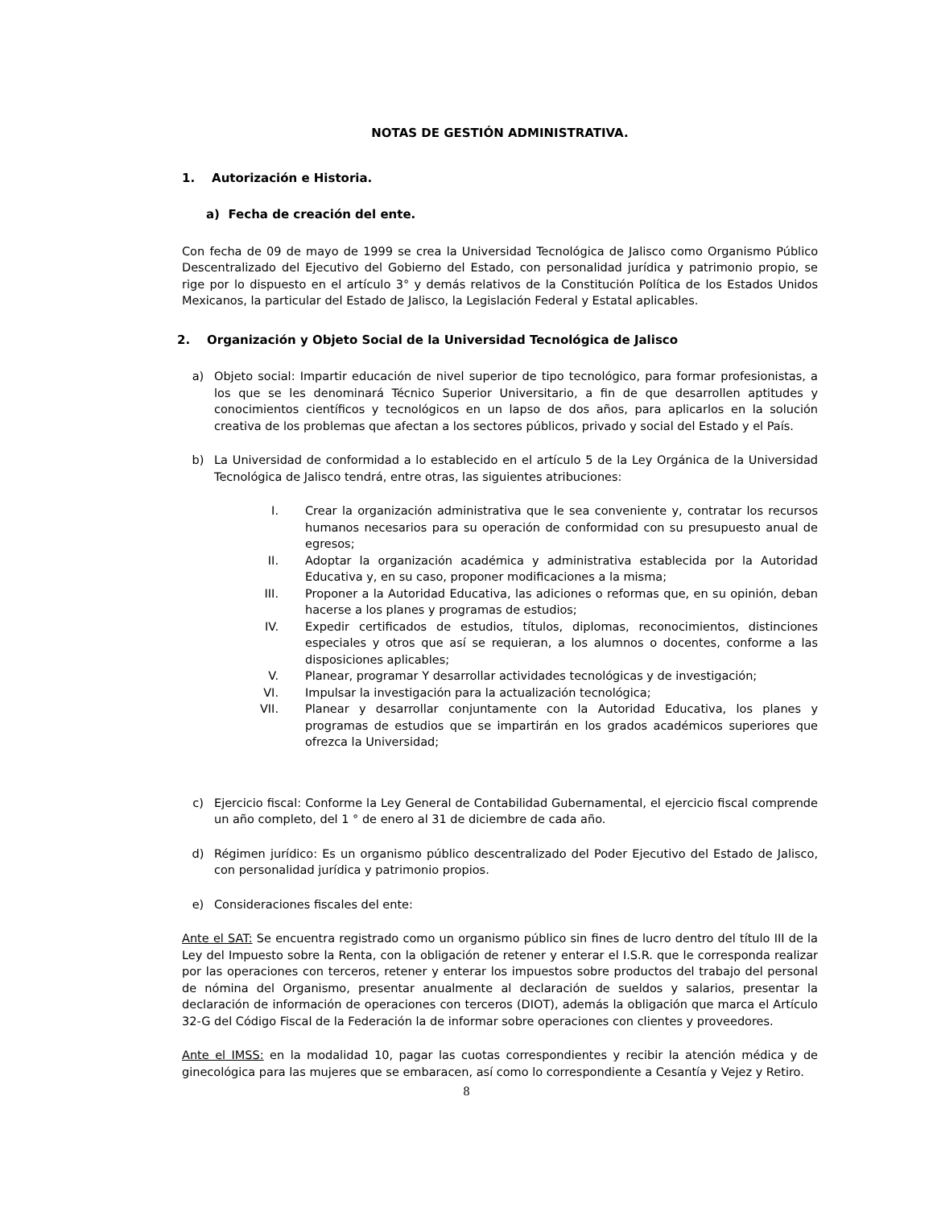NOTAS DE GESTIÓN ADMINISTRATIVA.
1. Autorización e Historia.
a) Fecha de creación del ente.
Con fecha de 09 de mayo de 1999 se crea la Universidad Tecnológica de Jalisco como Organismo Público Descentralizado del Ejecutivo del Gobierno del Estado, con personalidad jurídica y patrimonio propio, se rige por lo dispuesto en el artículo 3° y demás relativos de la Constitución Política de los Estados Unidos Mexicanos, la particular del Estado de Jalisco, la Legislación Federal y Estatal aplicables.
2. Organización y Objeto Social de la Universidad Tecnológica de Jalisco
a) Objeto social: Impartir educación de nivel superior de tipo tecnológico, para formar profesionistas, a los que se les denominará Técnico Superior Universitario, a fin de que desarrollen aptitudes y conocimientos científicos y tecnológicos en un lapso de dos años, para aplicarlos en la solución creativa de los problemas que afectan a los sectores públicos, privado y social del Estado y el País.
b) La Universidad de conformidad a lo establecido en el artículo 5 de la Ley Orgánica de la Universidad Tecnológica de Jalisco tendrá, entre otras, las siguientes atribuciones:
I. Crear la organización administrativa que le sea conveniente y, contratar los recursos humanos necesarios para su operación de conformidad con su presupuesto anual de egresos;
II. Adoptar la organización académica y administrativa establecida por la Autoridad Educativa y, en su caso, proponer modificaciones a la misma;
III. Proponer a la Autoridad Educativa, las adiciones o reformas que, en su opinión, deban hacerse a los planes y programas de estudios;
IV. Expedir certificados de estudios, títulos, diplomas, reconocimientos, distinciones especiales y otros que así se requieran, a los alumnos o docentes, conforme a las disposiciones aplicables;
V. Planear, programar Y desarrollar actividades tecnológicas y de investigación;
VI. Impulsar la investigación para la actualización tecnológica;
VII. Planear y desarrollar conjuntamente con la Autoridad Educativa, los planes y programas de estudios que se impartirán en los grados académicos superiores que ofrezca la Universidad;
c) Ejercicio fiscal: Conforme la Ley General de Contabilidad Gubernamental, el ejercicio fiscal comprende un año completo, del 1 ° de enero al 31 de diciembre de cada año.
d) Régimen jurídico: Es un organismo público descentralizado del Poder Ejecutivo del Estado de Jalisco, con personalidad jurídica y patrimonio propios.
e) Consideraciones fiscales del ente:
Ante el SAT: Se encuentra registrado como un organismo público sin fines de lucro dentro del título III de la Ley del Impuesto sobre la Renta, con la obligación de retener y enterar el I.S.R. que le corresponda realizar por las operaciones con terceros, retener y enterar los impuestos sobre productos del trabajo del personal de nómina del Organismo, presentar anualmente al declaración de sueldos y salarios, presentar la declaración de información de operaciones con terceros (DIOT), además la obligación que marca el Artículo 32-G del Código Fiscal de la Federación la de informar sobre operaciones con clientes y proveedores.
Ante el IMSS: en la modalidad 10, pagar las cuotas correspondientes y recibir la atención médica y de ginecológica para las mujeres que se embaracen, así como lo correspondiente a Cesantía y Vejez y Retiro.
8